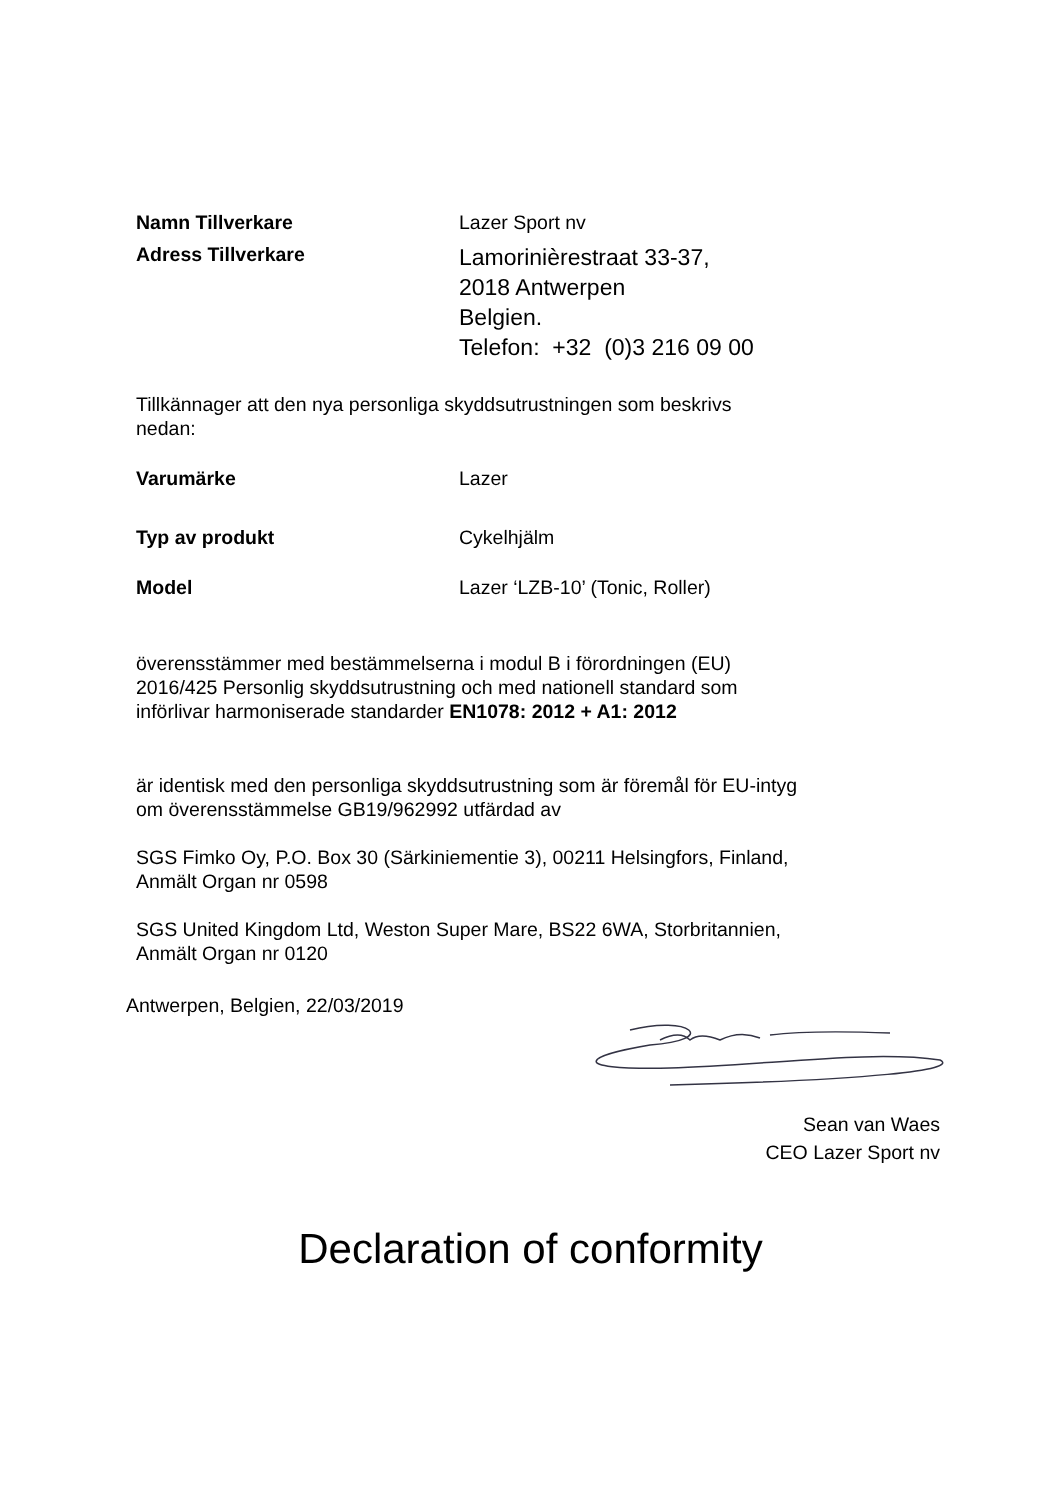Namn Tillverkare Lazer Sport nv
Adress Tillverkare
Lamorinièrestraat 33-37,
2018 Antwerpen
Belgien.
Telefon: +32 (0)3 216 09 00
Tillkännager att den nya personliga skyddsutrustningen som beskrivs
nedan:
Varumärke Lazer
Typ av produkt Cykelhjälm
Model Lazer ‘LZB-10’ (Tonic, Roller)
överensstämmer med bestämmelserna i modul B i förordningen (EU)
2016/425 Personlig skyddsutrustning och med nationell standard som
införlivar harmoniserade standarder EN1078: 2012 + A1: 2012
är identisk med den personliga skyddsutrustning som är föremål för EU-intyg
om överensstämmelse GB19/962992 utfärdad av
SGS Fimko Oy, P.O. Box 30 (Särkiniementie 3), 00211 Helsingfors, Finland,
Anmält Organ nr 0598
SGS United Kingdom Ltd, Weston Super Mare, BS22 6WA, Storbritannien,
Anmält Organ nr 0120
Antwerpen, Belgien, 22/03/2019
Sean van Waes
CEO Lazer Sport nv
Declaration of conformity